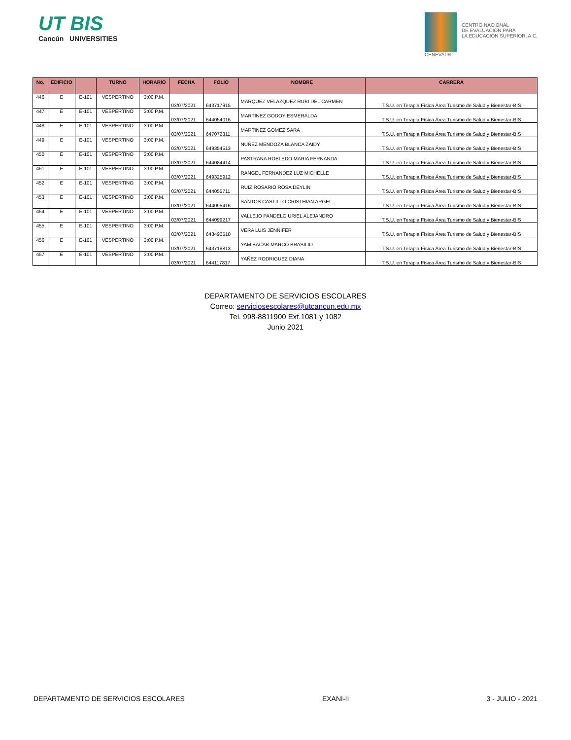UT BIS
Cancún UNIVERSITIES
CENEVAL®
CENTRO NACIONAL
DE EVALUACIÓN PARA
LA EDUCACIÓN SUPERIOR, A.C.
| No. | EDIFICIO | | TURNO | HORARIO | FECHA | FOLIO | NOMBRE | CARRERA |
| --- | --- | --- | --- | --- | --- | --- | --- | --- |
| 446 | E | E-101 | VESPERTINO | 3:00 P.M. | 03/07/2021 | 643717915 | MARQUEZ VELAZQUEZ RUBI DEL CARMEN | T.S.U. en Terapia Física Área Turismo de Salud y Bienestar-BIS |
| 447 | E | E-101 | VESPERTINO | 3:00 P.M. | 03/07/2021 | 644054016 | MARTINEZ GODOY ESMERALDA | T.S.U. en Terapia Física Área Turismo de Salud y Bienestar-BIS |
| 448 | E | E-101 | VESPERTINO | 3:00 P.M. | 03/07/2021 | 647072311 | MARTINEZ GOMEZ SARA | T.S.U. en Terapia Física Área Turismo de Salud y Bienestar-BIS |
| 449 | E | E-101 | VESPERTINO | 3:00 P.M. | 03/07/2021 | 649354513 | NUÑEZ MENDOZA BLANCA ZAIDY | T.S.U. en Terapia Física Área Turismo de Salud y Bienestar-BIS |
| 450 | E | E-101 | VESPERTINO | 3:00 P.M. | 03/07/2021 | 644084414 | PASTRANA ROBLEDO MARIA FERNANDA | T.S.U. en Terapia Física Área Turismo de Salud y Bienestar-BIS |
| 451 | E | E-101 | VESPERTINO | 3:00 P.M. | 03/07/2021 | 649325912 | RANGEL FERNANDEZ LUZ MICHELLE | T.S.U. en Terapia Física Área Turismo de Salud y Bienestar-BIS |
| 452 | E | E-101 | VESPERTINO | 3:00 P.M. | 03/07/2021 | 644055711 | RUIZ ROSARIO ROSA DEYLIN | T.S.U. en Terapia Física Área Turismo de Salud y Bienestar-BIS |
| 453 | E | E-101 | VESPERTINO | 3:00 P.M. | 03/07/2021 | 644095416 | SANTOS CASTILLO CRISTHIAN ARGEL | T.S.U. en Terapia Física Área Turismo de Salud y Bienestar-BIS |
| 454 | E | E-101 | VESPERTINO | 3:00 P.M. | 03/07/2021 | 644099217 | VALLEJO PANDELO URIEL ALEJANDRO | T.S.U. en Terapia Física Área Turismo de Salud y Bienestar-BIS |
| 455 | E | E-101 | VESPERTINO | 3:00 P.M. | 03/07/2021 | 643490510 | VERA LUIS JENNIFER | T.S.U. en Terapia Física Área Turismo de Salud y Bienestar-BIS |
| 456 | E | E-101 | VESPERTINO | 3:00 P.M. | 03/07/2021 | 643718813 | YAM BACAB MARCO BRASILIO | T.S.U. en Terapia Física Área Turismo de Salud y Bienestar-BIS |
| 457 | E | E-101 | VESPERTINO | 3:00 P.M. | 03/07/2021 | 644117817 | YAÑEZ RODRIGUEZ DIANA | T.S.U. en Terapia Física Área Turismo de Salud y Bienestar-BIS |
DEPARTAMENTO DE SERVICIOS ESCOLARES
Correo: serviciosescolares@utcancun.edu.mx
Tel. 998-8811900 Ext.1081 y 1082
Junio 2021
DEPARTAMENTO DE SERVICIOS ESCOLARES EXANI-II 3 - JULIO - 2021